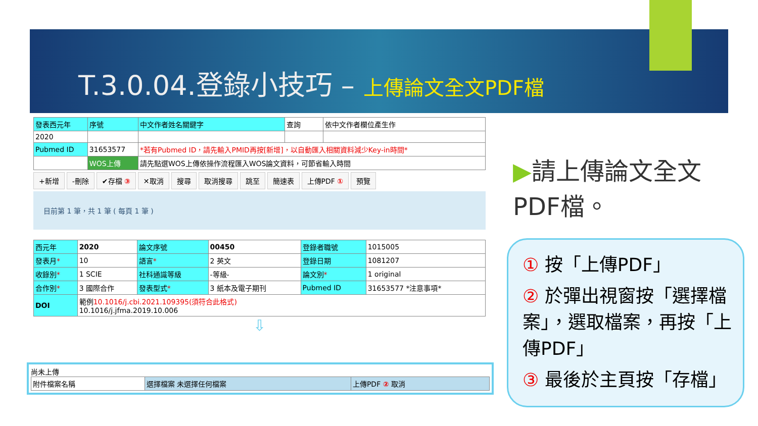T.3.0.04.登錄小技巧 – 上傳論文全文PDF檔
| 發表西元年 | 序號 | 中文作者姓名關鍵字 | 查詢 | 依中文作者欄位產生作 |
| 2020 | | | | |
| Pubmed ID | 31653577 | *若有Pubmed ID，請先輸入PMID再按[新增]，以自動匯入相關資料減少Key-in時間* | | |
| | WOS上傳 | 請先點選WOS上傳依操作流程匯入WOS論文資料，可節省輸入時間 | | |
+新增 -刪除 ✔存檔 ③ ✕取消 搜尋 取消搜尋 跳至 簡速表 上傳PDF ① 預覽
目前第 1 筆，共 1 筆 ( 每頁 1 筆 )
| 西元年 | 2020 | 論文序號 | 00450 | 登錄者職號 | 1015005 |
| 發表月 * | 10 | 語言 * | 2 英文 | 登錄日期 | 1081207 |
| 收錄別 * | 1 SCIE | 社科通識等級 | -等級- | 論文別 * | 1 original |
| 合作別 * | 3 國際合作 | 發表型式 * | 3 紙本及電子期刊 | Pubmed ID | 31653577 *注意事項* |
| DOI | 範例 10.1016/j.cbi.2021.109395(須符合此格式) 10.1016/j.jfma.2019.10.006 | | | | |
⇩
尚未上傳
| 附件檔案名稱 | 選擇檔案 未選擇任何檔案 | 上傳PDF ② 取消 |
▶請上傳論文全文PDF檔。
① 按「上傳PDF」
② 於彈出視窗按「選擇檔案」，選取檔案，再按「上傳PDF」
③ 最後於主頁按「存檔」